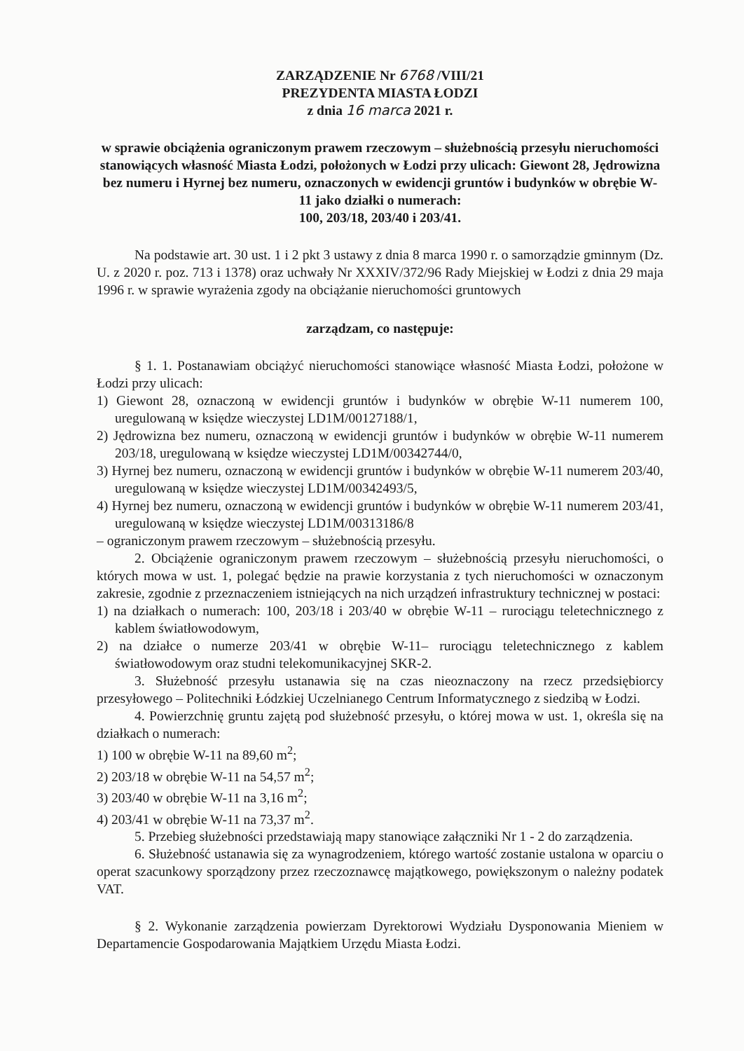ZARZĄDZENIE Nr 6768 /VIII/21
PREZYDENTA MIASTA ŁODZI
z dnia 16 marca 2021 r.
w sprawie obciążenia ograniczonym prawem rzeczowym – służebnością przesyłu nieruchomości stanowiących własność Miasta Łodzi, położonych w Łodzi przy ulicach: Giewont 28, Jędrowizna bez numeru i Hyrnej bez numeru, oznaczonych w ewidencji gruntów i budynków w obrębie W-11 jako działki o numerach:
100, 203/18, 203/40 i 203/41.
Na podstawie art. 30 ust. 1 i 2 pkt 3 ustawy z dnia 8 marca 1990 r. o samorządzie gminnym (Dz. U. z 2020 r. poz. 713 i 1378) oraz uchwały Nr XXXIV/372/96 Rady Miejskiej w Łodzi z dnia 29 maja 1996 r. w sprawie wyrażenia zgody na obciążanie nieruchomości gruntowych
zarządzam, co następuje:
§ 1. 1. Postanawiam obciążyć nieruchomości stanowiące własność Miasta Łodzi, położone w Łodzi przy ulicach:
1) Giewont 28, oznaczoną w ewidencji gruntów i budynków w obrębie W-11 numerem 100, uregulowaną w księdze wieczystej LD1M/00127188/1,
2) Jędrowizna bez numeru, oznaczoną w ewidencji gruntów i budynków w obrębie W-11 numerem 203/18, uregulowaną w księdze wieczystej LD1M/00342744/0,
3) Hyrnej bez numeru, oznaczoną w ewidencji gruntów i budynków w obrębie W-11 numerem 203/40, uregulowaną w księdze wieczystej LD1M/00342493/5,
4) Hyrnej bez numeru, oznaczoną w ewidencji gruntów i budynków w obrębie W-11 numerem 203/41, uregulowaną w księdze wieczystej LD1M/00313186/8
– ograniczonym prawem rzeczowym – służebnością przesyłu.
2. Obciążenie ograniczonym prawem rzeczowym – służebnością przesyłu nieruchomości, o których mowa w ust. 1, polegać będzie na prawie korzystania z tych nieruchomości w oznaczonym zakresie, zgodnie z przeznaczeniem istniejących na nich urządzeń infrastruktury technicznej w postaci:
1) na działkach o numerach: 100, 203/18 i 203/40 w obrębie W-11 – rurociągu teletechnicznego z kablem światłowodowym,
2) na działce o numerze 203/41 w obrębie W-11– rurociągu teletechnicznego z kablem światłowodowym oraz studni telekomunikacyjnej SKR-2.
3. Służebność przesyłu ustanawia się na czas nieoznaczony na rzecz przedsiębiorcy przesyłowego – Politechniki Łódzkiej Uczelnianego Centrum Informatycznego z siedzibą w Łodzi.
4. Powierzchnię gruntu zajętą pod służebność przesyłu, o której mowa w ust. 1, określa się na działkach o numerach:
1) 100 w obrębie W-11 na 89,60 m<sup>2</sup>;
2) 203/18 w obrębie W-11 na 54,57 m<sup>2</sup>;
3) 203/40 w obrębie W-11 na 3,16 m<sup>2</sup>;
4) 203/41 w obrębie W-11 na 73,37 m<sup>2</sup>.
5. Przebieg służebności przedstawiają mapy stanowiące załączniki Nr 1 - 2 do zarządzenia.
6. Służebność ustanawia się za wynagrodzeniem, którego wartość zostanie ustalona w oparciu o operat szacunkowy sporządzony przez rzeczoznawcę majątkowego, powiększonym o należny podatek VAT.
§ 2. Wykonanie zarządzenia powierzam Dyrektorowi Wydziału Dysponowania Mieniem w Departamencie Gospodarowania Majątkiem Urzędu Miasta Łodzi.